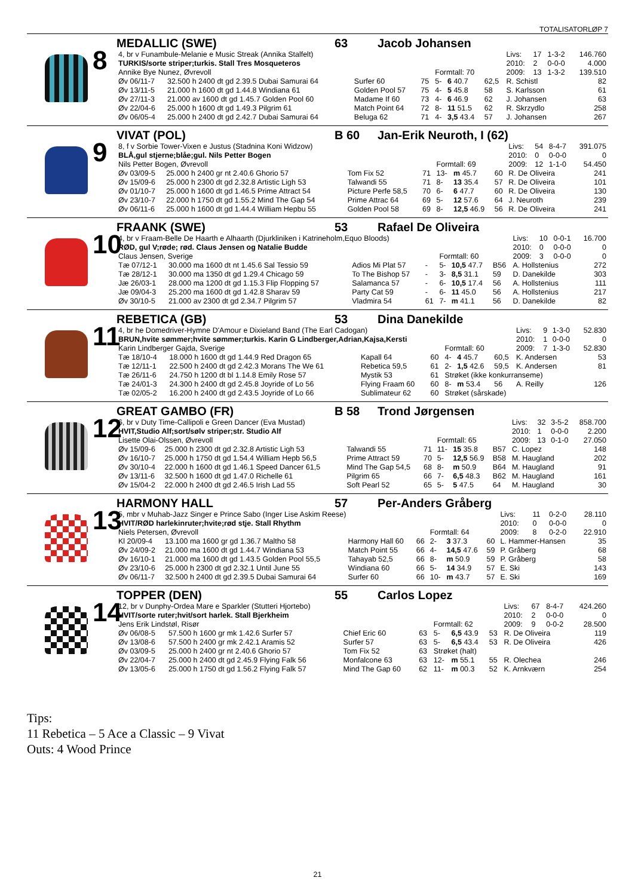TOTALISATORLØP 7
8
MEDALLIC (SWE) 63 Jacob Johansen
| 4, br v Funambule-Melanie e Music Streak (Annika Stalfelt) | | | | | | | | Livs: | 17 | 1-3-2 | 146.760 |
| TURKIS/sorte striper;turkis. Stall Tres Mosqueteros | | | | | | | | 2010: | 2 | 0-0-0 | 4.000 |
| Annike Bye Nunez, Øvrevoll | | | | Formtall: 70 | | | | 2009: | 13 | 1-3-2 | 139.510 |
| Øv 06/11-7 | 32.500 h 2400 dt gd 2.39.5 Dubai Samurai 64 | Surfer 60 | 75 | 5- | 6 40.7 | 62,5 | R. Schistl | | | | 82 |
| Øv 13/11-5 | 21.000 h 1600 dt gd 1.44.8 Windiana 61 | Golden Pool 57 | 75 | 4- | 5 45.8 | 58 | S. Karlsson | | | | 61 |
| Øv 27/11-3 | 21.000 av 1600 dt gd 1.45.7 Golden Pool 60 | Madame If 60 | 73 | 4- | 6 46.9 | 62 | J. Johansen | | | | 63 |
| Øv 22/04-6 | 25.000 h 1600 dt gd 1.49.3 Pilgrim 61 | Match Point 64 | 72 | 8- | 11 51.5 | 62 | R. Skrzydlo | | | | 258 |
| Øv 06/05-4 | 25.000 h 2400 dt gd 2.42.7 Dubai Samurai 64 | Beluga 62 | 71 | 4- | 3,5 43.4 | 57 | J. Johansen | | | | 267 |
9
VIVAT (POL) B 60 Jan-Erik Neuroth, I (62)
| 8, f v Sorbie Tower-Vixen e Justus (Stadnina Koni Widzow) | | | | | | | | Livs: | 54 | 8-4-7 | 391.075 |
| BLÅ,gul stjerne;blåe;gul. Nils Petter Bogen | | | | | | | | 2010: | 0 | 0-0-0 | 0 |
| Nils Petter Bogen, Øvrevoll | | | | Formtall: 69 | | | | 2009: | 12 | 1-1-0 | 54.450 |
| Øv 03/09-5 | 25.000 h 2400 gr nt 2.40.6 Ghorio 57 | Tom Fix 52 | 71 | 13- | m 45.7 | 60 | R. De Oliveira | | | | 241 |
| Øv 15/09-6 | 25.000 h 2300 dt gd 2.32.8 Artistic Ligh 53 | Talwandi 55 | 71 | 8- | 13 35.4 | 57 | R. De Oliveira | | | | 101 |
| Øv 01/10-7 | 25.000 h 1600 dt gd 1.46.5 Prime Attract 54 | Picture Perfe 58,5 | 70 | 6- | 6 47.7 | 60 | R. De Oliveira | | | | 130 |
| Øv 23/10-7 | 22.000 h 1750 dt gd 1.55.2 Mind The Gap 54 | Prime Attrac 64 | 69 | 5- | 12 57.6 | 64 | J. Neuroth | | | | 239 |
| Øv 06/11-6 | 25.000 h 1600 dt gd 1.44.4 William Hepbu 55 | Golden Pool 58 | 69 | 8- | 12,5 46.9 | 56 | R. De Oliveira | | | | 241 |
10
FRAANK (SWE) 53 Rafael De Oliveira
| 4, br v Fraam-Belle De Haarth e Alhaarth (Djurkliniken i Katrineholm,Equo Bloods) | | | | | | | | Livs: | 10 | 0-0-1 | 16.700 |
| RØD, gul V;røde; rød. Claus Jensen og Natalie Budde | | | | | | | | 2010: | 0 | 0-0-0 | 0 |
| Claus Jensen, Sverige | | | | Formtall: 60 | | | | 2009: | 3 | 0-0-0 | 0 |
| Tæ 07/12-1 | 30.000 ma 1600 dt nt 1.45.6 Sal Tessio 59 | Adios Mi Plat 57 | - | 5- | 10,5 47.7 | B56 | A. Hollstenius | | | | 272 |
| Tæ 28/12-1 | 30.000 ma 1350 dt gd 1.29.4 Chicago 59 | To The Bishop 57 | - | 3- | 8,5 31.1 | 59 | D. Danekilde | | | | 303 |
| Jæ 26/03-1 | 28.000 ma 1200 dt gd 1.15.3 Flip Flopping 57 | Salamanca 57 | - | 6- | 10,5 17.4 | 56 | A. Hollstenius | | | | 111 |
| Jæ 09/04-3 | 25.200 ma 1600 dt gd 1.42.8 Sharav 59 | Party Cat 59 | - | 6- | 11 45.0 | 56 | A. Hollstenius | | | | 217 |
| Øv 30/10-5 | 21.000 av 2300 dt gd 2.34.7 Pilgrim 57 | Vladmira 54 | 61 | 7- | m 41.1 | 56 | D. Danekilde | | | | 82 |
11
REBETICA (GB) 53 Dina Danekilde
| 4, br he Domedriver-Hymne D'Amour e Dixieland Band (The Earl Cadogan) | | | | | | | | Livs: | 9 | 1-3-0 | 52.830 |
| BRUN,hvite sømmer;hvite sømmer;turkis. Karin G Lindberger,Adrian,Kajsa,Kersti | | | | | | | | 2010: | 1 | 0-0-0 | 0 |
| Karin Lindberger Gajda, Sverige | | | | Formtall: 60 | | | | 2009: | 7 | 1-3-0 | 52.830 |
| Tæ 18/10-4 | 18.000 h 1600 dt gd 1.44.9 Red Dragon 65 | Kapall 64 | 60 | 4- | 4 45.7 | 60,5 | K. Andersen | | | | 53 |
| Tæ 12/11-1 | 22.500 h 2400 dt gd 2.42.3 Morans The We 61 | Rebetica 59,5 | 61 | 2- | 1,5 42.6 | 59,5 | K. Andersen | | | | 81 |
| Tæ 26/11-6 | 24.750 h 1200 dt bl 1.14.8 Emily Rose 57 | Mystik 53 | 61 | Strøket (ikke konkurranseme) | | | | | | | |
| Tæ 24/01-3 | 24.300 h 2400 dt gd 2.45.8 Joyride of Lo 56 | Flying Fraam 60 | 60 | 8- | m 53.4 | 56 | A. Reilly | | | | 126 |
| Tæ 02/05-2 | 16.200 h 2400 dt gd 2.43.5 Joyride of Lo 66 | Sublimateur 62 | 60 | Strøket (sårskade) | | | | | | | |
12
GREAT GAMBO (FR) B 58 Trond Jørgensen
| 6, br v Duty Time-Callipoli e Green Dancer (Eva Mustad) | | | | | | | | Livs: | 32 | 3-5-2 | 858.700 |
| HVIT,Studio Alf;sort/sølv striper;str. Studio Alf | | | | | | | | 2010: | 1 | 0-0-0 | 2.200 |
| Lisette Olai-Olssen, Øvrevoll | | | | Formtall: 65 | | | | 2009: | 13 | 0-1-0 | 27.050 |
| Øv 15/09-6 | 25.000 h 2300 dt gd 2.32.8 Artistic Ligh 53 | Talwandi 55 | 71 | 11- | 15 35.8 | B57 | C. Lopez | | | | 148 |
| Øv 16/10-7 | 25.000 h 1750 dt gd 1.54.4 William Hepb 56,5 | Prime Attract 59 | 70 | 5- | 12,5 56.9 | B58 | M. Haugland | | | | 202 |
| Øv 30/10-4 | 22.000 h 1600 dt gd 1.46.1 Speed Dancer 61,5 | Mind The Gap 54,5 | 68 | 8- | m 50.9 | B64 | M. Haugland | | | | 91 |
| Øv 13/11-6 | 32.500 h 1600 dt gd 1.47.0 Richelle 61 | Pilgrim 65 | 66 | 7- | 6,5 48.3 | B62 | M. Haugland | | | | 161 |
| Øv 15/04-2 | 22.000 h 2400 dt gd 2.46.5 Irish Lad 55 | Soft Pearl 52 | 65 | 5- | 5 47.5 | 64 | M. Haugland | | | | 30 |
13
HARMONY HALL 57 Per-Anders Gråberg
| 5, mbr v Muhab-Jazz Singer e Prince Sabo (Inger Lise Askim Reese) | | | | | | | | Livs: | 11 | 0-2-0 | 28.110 |
| HVIT/RØD harlekinruter;hvite;rød stje. Stall Rhythm | | | | | | | | 2010: | 0 | 0-0-0 | 0 |
| Niels Petersen, Øvrevoll | | | | Formtall: 64 | | | | 2009: | 8 | 0-2-0 | 22.910 |
| Kl 20/09-4 | 13.100 ma 1600 gr gd 1.36.7 Maltho 58 | Harmony Hall 60 | 66 | 2- | 3 37.3 | 60 | L. Hammer-Hansen | | | | 35 |
| Øv 24/09-2 | 21.000 ma 1600 dt gd 1.44.7 Windiana 53 | Match Point 55 | 66 | 4- | 14,5 47.6 | 59 | P. Gråberg | | | | 68 |
| Øv 16/10-1 | 21.000 ma 1600 dt gd 1.43.5 Golden Pool 55,5 | Tahayab 52,5 | 66 | 8- | m 50.9 | 59 | P. Gråberg | | | | 58 |
| Øv 23/10-6 | 25.000 h 2300 dt gd 2.32.1 Until June 55 | Windiana 60 | 66 | 5- | 14 34.9 | 57 | E. Ski | | | | 143 |
| Øv 06/11-7 | 32.500 h 2400 dt gd 2.39.5 Dubai Samurai 64 | Surfer 60 | 66 | 10- | m 43.7 | 57 | E. Ski | | | | 169 |
14
TOPPER (DEN) 55 Carlos Lopez
| 12, br v Dunphy-Ordea Mare e Sparkler (Stutteri Hjortebo) | | | | | | | | Livs: | 67 | 8-4-7 | 424.260 |
| HVIT/sorte ruter;hvit/sort harlek. Stall Bjerkheim | | | | | | | | 2010: | 2 | 0-0-0 | 0 |
| Jens Erik Lindstøl, Risør | | | | Formtall: 62 | | | | 2009: | 9 | 0-0-2 | 28.500 |
| Øv 06/08-5 | 57.500 h 1600 gr mk 1.42.6 Surfer 57 | Chief Eric 60 | 63 | 5- | 6,5 43.9 | 53 | R. De Oliveira | | | | 119 |
| Øv 13/08-6 | 57.500 h 2400 gr mk 2.42.1 Aramis 52 | Surfer 57 | 63 | 5- | 6,5 43.4 | 53 | R. De Oliveira | | | | 426 |
| Øv 03/09-5 | 25.000 h 2400 gr nt 2.40.6 Ghorio 57 | Tom Fix 52 | 63 | Strøket (halt) | | | | | | | |
| Øv 22/04-7 | 25.000 h 2400 dt gd 2.45.9 Flying Falk 56 | Monfalcone 63 | 63 | 12- | m 55.1 | 55 | R. Olechea | | | | 246 |
| Øv 13/05-6 | 25.000 h 1750 dt gd 1.56.2 Flying Falk 57 | Mind The Gap 60 | 62 | 11- | m 00.3 | 52 | K. Arnkværn | | | | 254 |
Tips:
11 Rebetica – 5 Ace a Classic – 9 Vivat
Outs: 4 Wood Prince
21